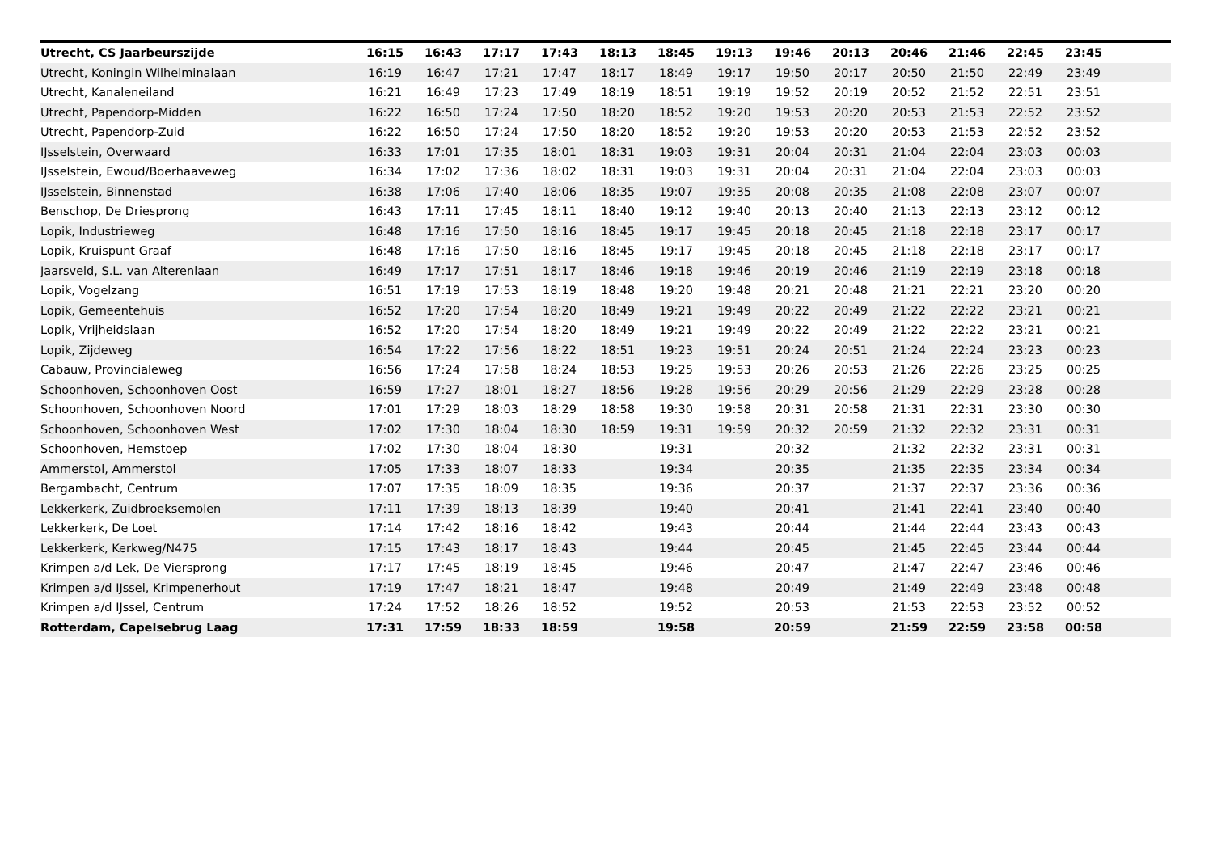| Utrecht, CS Jaarbeurszijde | 16:15 | 16:43 | 17:17 | 17:43 | 18:13 | 18:45 | 19:13 | 19:46 | 20:13 | 20:46 | 21:46 | 22:45 | 23:45 | |
| --- | --- | --- | --- | --- | --- | --- | --- | --- | --- | --- | --- | --- | --- | --- |
| Utrecht, Koningin Wilhelminalaan | 16:19 | 16:47 | 17:21 | 17:47 | 18:17 | 18:49 | 19:17 | 19:50 | 20:17 | 20:50 | 21:50 | 22:49 | 23:49 | |
| Utrecht, Kanaleneiland | 16:21 | 16:49 | 17:23 | 17:49 | 18:19 | 18:51 | 19:19 | 19:52 | 20:19 | 20:52 | 21:52 | 22:51 | 23:51 | |
| Utrecht, Papendorp-Midden | 16:22 | 16:50 | 17:24 | 17:50 | 18:20 | 18:52 | 19:20 | 19:53 | 20:20 | 20:53 | 21:53 | 22:52 | 23:52 | |
| Utrecht, Papendorp-Zuid | 16:22 | 16:50 | 17:24 | 17:50 | 18:20 | 18:52 | 19:20 | 19:53 | 20:20 | 20:53 | 21:53 | 22:52 | 23:52 | |
| IJsselstein, Overwaard | 16:33 | 17:01 | 17:35 | 18:01 | 18:31 | 19:03 | 19:31 | 20:04 | 20:31 | 21:04 | 22:04 | 23:03 | 00:03 | |
| IJsselstein, Ewoud/Boerhaaveweg | 16:34 | 17:02 | 17:36 | 18:02 | 18:31 | 19:03 | 19:31 | 20:04 | 20:31 | 21:04 | 22:04 | 23:03 | 00:03 | |
| IJsselstein, Binnenstad | 16:38 | 17:06 | 17:40 | 18:06 | 18:35 | 19:07 | 19:35 | 20:08 | 20:35 | 21:08 | 22:08 | 23:07 | 00:07 | |
| Benschop, De Driesprong | 16:43 | 17:11 | 17:45 | 18:11 | 18:40 | 19:12 | 19:40 | 20:13 | 20:40 | 21:13 | 22:13 | 23:12 | 00:12 | |
| Lopik, Industrieweg | 16:48 | 17:16 | 17:50 | 18:16 | 18:45 | 19:17 | 19:45 | 20:18 | 20:45 | 21:18 | 22:18 | 23:17 | 00:17 | |
| Lopik, Kruispunt Graaf | 16:48 | 17:16 | 17:50 | 18:16 | 18:45 | 19:17 | 19:45 | 20:18 | 20:45 | 21:18 | 22:18 | 23:17 | 00:17 | |
| Jaarsveld, S.L. van Alterenlaan | 16:49 | 17:17 | 17:51 | 18:17 | 18:46 | 19:18 | 19:46 | 20:19 | 20:46 | 21:19 | 22:19 | 23:18 | 00:18 | |
| Lopik, Vogelzang | 16:51 | 17:19 | 17:53 | 18:19 | 18:48 | 19:20 | 19:48 | 20:21 | 20:48 | 21:21 | 22:21 | 23:20 | 00:20 | |
| Lopik, Gemeentehuis | 16:52 | 17:20 | 17:54 | 18:20 | 18:49 | 19:21 | 19:49 | 20:22 | 20:49 | 21:22 | 22:22 | 23:21 | 00:21 | |
| Lopik, Vrijheidslaan | 16:52 | 17:20 | 17:54 | 18:20 | 18:49 | 19:21 | 19:49 | 20:22 | 20:49 | 21:22 | 22:22 | 23:21 | 00:21 | |
| Lopik, Zijdeweg | 16:54 | 17:22 | 17:56 | 18:22 | 18:51 | 19:23 | 19:51 | 20:24 | 20:51 | 21:24 | 22:24 | 23:23 | 00:23 | |
| Cabauw, Provincialeweg | 16:56 | 17:24 | 17:58 | 18:24 | 18:53 | 19:25 | 19:53 | 20:26 | 20:53 | 21:26 | 22:26 | 23:25 | 00:25 | |
| Schoonhoven, Schoonhoven Oost | 16:59 | 17:27 | 18:01 | 18:27 | 18:56 | 19:28 | 19:56 | 20:29 | 20:56 | 21:29 | 22:29 | 23:28 | 00:28 | |
| Schoonhoven, Schoonhoven Noord | 17:01 | 17:29 | 18:03 | 18:29 | 18:58 | 19:30 | 19:58 | 20:31 | 20:58 | 21:31 | 22:31 | 23:30 | 00:30 | |
| Schoonhoven, Schoonhoven West | 17:02 | 17:30 | 18:04 | 18:30 | 18:59 | 19:31 | 19:59 | 20:32 | 20:59 | 21:32 | 22:32 | 23:31 | 00:31 | |
| Schoonhoven, Hemstoep | 17:02 | 17:30 | 18:04 | 18:30 | | 19:31 | | 20:32 | | 21:32 | 22:32 | 23:31 | 00:31 | |
| Ammerstol, Ammerstol | 17:05 | 17:33 | 18:07 | 18:33 | | 19:34 | | 20:35 | | 21:35 | 22:35 | 23:34 | 00:34 | |
| Bergambacht, Centrum | 17:07 | 17:35 | 18:09 | 18:35 | | 19:36 | | 20:37 | | 21:37 | 22:37 | 23:36 | 00:36 | |
| Lekkerkerk, Zuidbroeksemolen | 17:11 | 17:39 | 18:13 | 18:39 | | 19:40 | | 20:41 | | 21:41 | 22:41 | 23:40 | 00:40 | |
| Lekkerkerk, De Loet | 17:14 | 17:42 | 18:16 | 18:42 | | 19:43 | | 20:44 | | 21:44 | 22:44 | 23:43 | 00:43 | |
| Lekkerkerk, Kerkweg/N475 | 17:15 | 17:43 | 18:17 | 18:43 | | 19:44 | | 20:45 | | 21:45 | 22:45 | 23:44 | 00:44 | |
| Krimpen a/d Lek, De Viersprong | 17:17 | 17:45 | 18:19 | 18:45 | | 19:46 | | 20:47 | | 21:47 | 22:47 | 23:46 | 00:46 | |
| Krimpen a/d IJssel, Krimpenerhout | 17:19 | 17:47 | 18:21 | 18:47 | | 19:48 | | 20:49 | | 21:49 | 22:49 | 23:48 | 00:48 | |
| Krimpen a/d IJssel, Centrum | 17:24 | 17:52 | 18:26 | 18:52 | | 19:52 | | 20:53 | | 21:53 | 22:53 | 23:52 | 00:52 | |
| Rotterdam, Capelsebrug Laag | 17:31 | 17:59 | 18:33 | 18:59 | | 19:58 | | 20:59 | | 21:59 | 22:59 | 23:58 | 00:58 | |